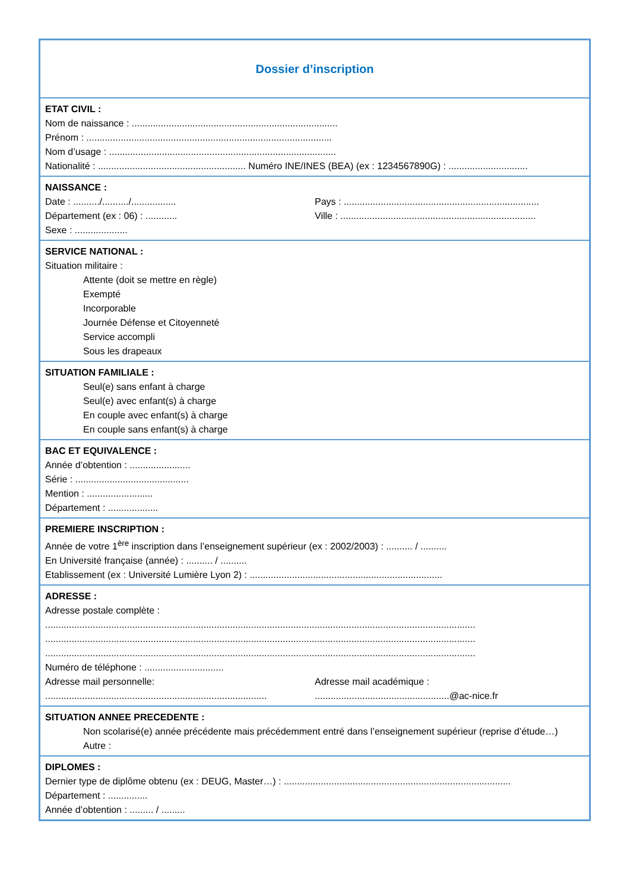Dossier d’inscription
ETAT CIVIL :
Nom de naissance : ..............................................................................
Prénom : .............................................................................................
Nom d’usage : ......................................................................................
Nationalité : ........................................................ Numéro INE/INES (BEA) (ex : 1234567890G) : ..............................
NAISSANCE :
Date : ........../........../.................
Pays : ..........................................................................
Département (ex : 06) : ............
Ville : ..........................................................................
Sexe : ....................
SERVICE NATIONAL :
Situation militaire :
Attente (doit se mettre en règle)
Exempté
Incorporable
Journée Défense et Citoyenneté
Service accompli
Sous les drapeaux
SITUATION FAMILIALE :
Seul(e) sans enfant à charge
Seul(e) avec enfant(s) à charge
En couple avec enfant(s) à charge
En couple sans enfant(s) à charge
BAC ET EQUIVALENCE :
Année d’obtention : .......................
Série : ...........................................
Mention : .........................
Département : ...................
PREMIERE INSCRIPTION :
Année de votre 1<sup>ère</sup> inscription dans l’enseignement supérieur (ex : 2002/2003) : .......... / ..........
En Université française (année) : .......... / ..........
Etablissement (ex : Université Lumière Lyon 2) : .........................................................................
ADRESSE :
Adresse postale complète :
...................................................................................................................................................................
...................................................................................................................................................................
...................................................................................................................................................................
Numéro de téléphone : ..............................
Adresse mail personnelle:
....................................................................................
Adresse mail académique :
...................................................@ac-nice.fr
SITUATION ANNEE PRECEDENTE :
Non scolarisé(e) année précédente mais précédemment entré dans l’enseignement supérieur (reprise d’étude…)
Autre :
DIPLOMES :
Dernier type de diplôme obtenu (ex : DEUG, Master…) : ......................................................................................
Département : ...............
Année d’obtention : ......... / .........